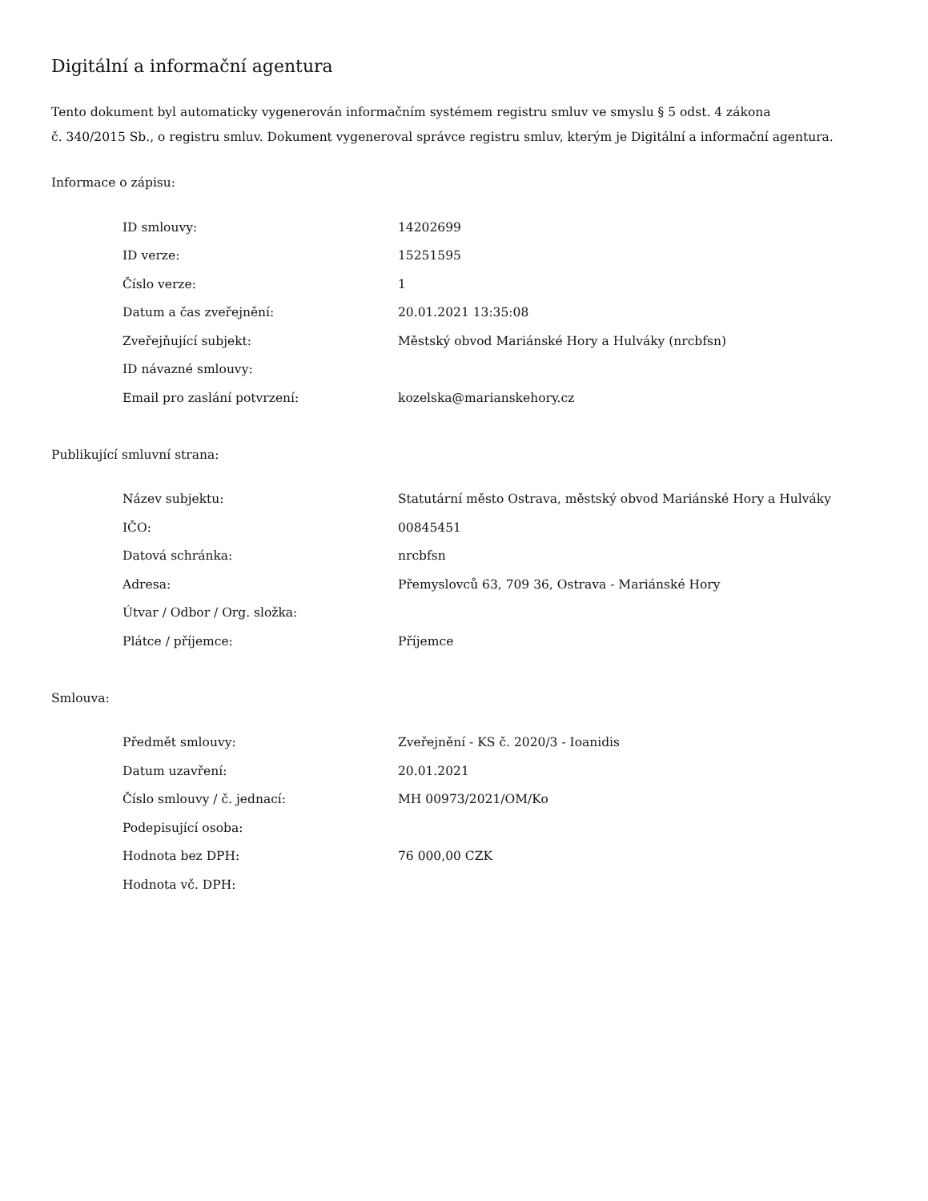Digitální a informační agentura
Tento dokument byl automaticky vygenerován informačním systémem registru smluv ve smyslu § 5 odst. 4 zákona
č. 340/2015 Sb., o registru smluv. Dokument vygeneroval správce registru smluv, kterým je Digitální a informační agentura.
Informace o zápisu:
| ID smlouvy: | 14202699 |
| ID verze: | 15251595 |
| Číslo verze: | 1 |
| Datum a čas zveřejnění: | 20.01.2021 13:35:08 |
| Zveřejňující subjekt: | Městský obvod Mariánské Hory a Hulváky (nrcbfsn) |
| ID návazné smlouvy: | |
| Email pro zaslání potvrzení: | kozelska@marianskehory.cz |
Publikující smluvní strana:
| Název subjektu: | Statutární město Ostrava, městský obvod Mariánské Hory a Hulváky |
| IČO: | 00845451 |
| Datová schránka: | nrcbfsn |
| Adresa: | Přemyslovců 63, 709 36, Ostrava - Mariánské Hory |
| Útvar / Odbor / Org. složka: | |
| Plátce / příjemce: | Příjemce |
Smlouva:
| Předmět smlouvy: | Zveřejnění - KS č. 2020/3 - Ioanidis |
| Datum uzavření: | 20.01.2021 |
| Číslo smlouvy / č. jednací: | MH 00973/2021/OM/Ko |
| Podepisující osoba: | |
| Hodnota bez DPH: | 76 000,00 CZK |
| Hodnota vč. DPH: | |